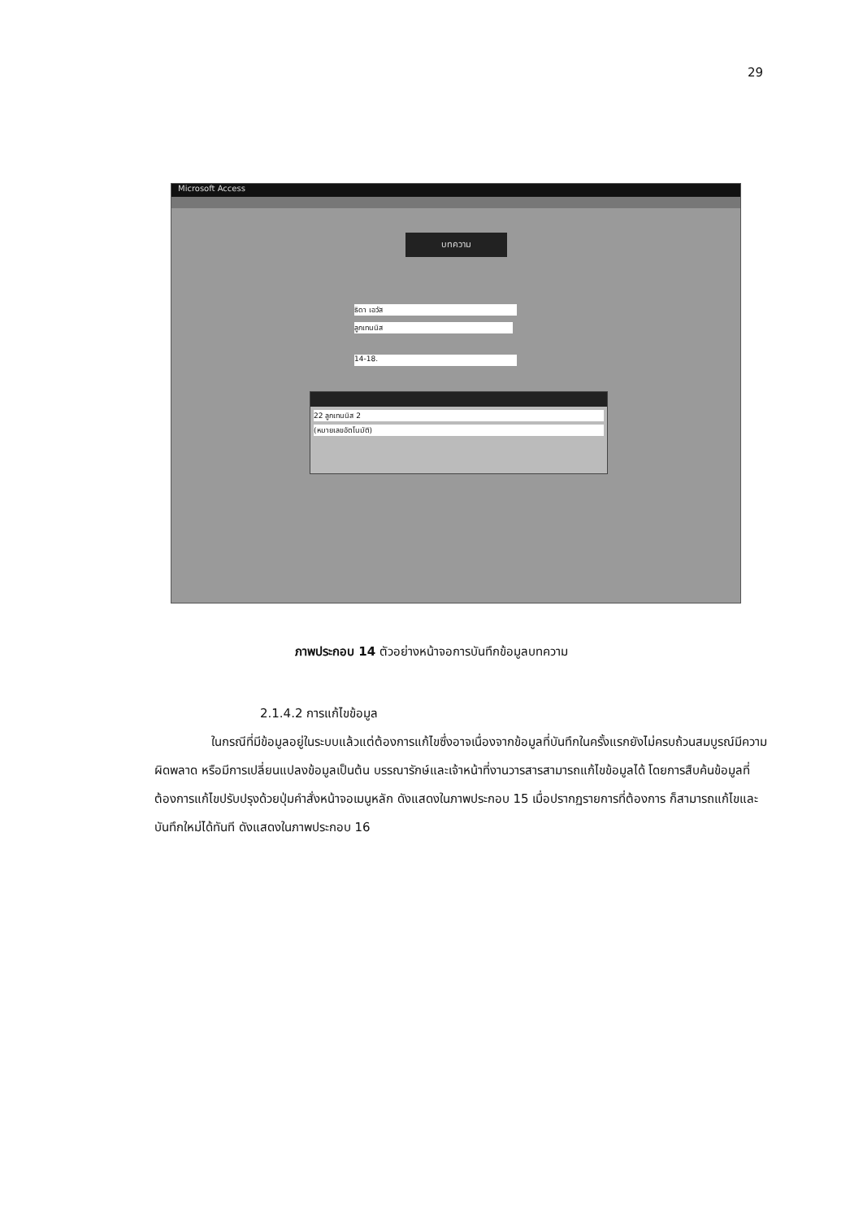29
Microsoft Access
บทความ
ธิดา เอวัส
ลูกเทนนิส
14-18.
22 ลูกเทนนิส 2
(หมายเลขอัตโนมัติ)
ภาพประกอบ 14 ตัวอย่างหน้าจอการบันทึกข้อมูลบทความ
2.1.4.2 การแก้ไขข้อมูล
ในกรณีที่มีข้อมูลอยู่ในระบบแล้วแต่ต้องการแก้ไขซึ่งอาจเนื่องจากข้อมูลที่บันทึกในครั้งแรกยังไม่ครบถ้วนสมบูรณ์มีความผิดพลาด หรือมีการเปลี่ยนแปลงข้อมูลเป็นต้น บรรณารักษ์และเจ้าหน้าที่งานวารสารสามารถแก้ไขข้อมูลได้ โดยการสืบค้นข้อมูลที่ต้องการแก้ไขปรับปรุงด้วยปุ่มคำสั่งหน้าจอเมนูหลัก ดังแสดงในภาพประกอบ 15 เมื่อปรากฏรายการที่ต้องการ ก็สามารถแก้ไขและบันทึกใหม่ได้ทันที ดังแสดงในภาพประกอบ 16